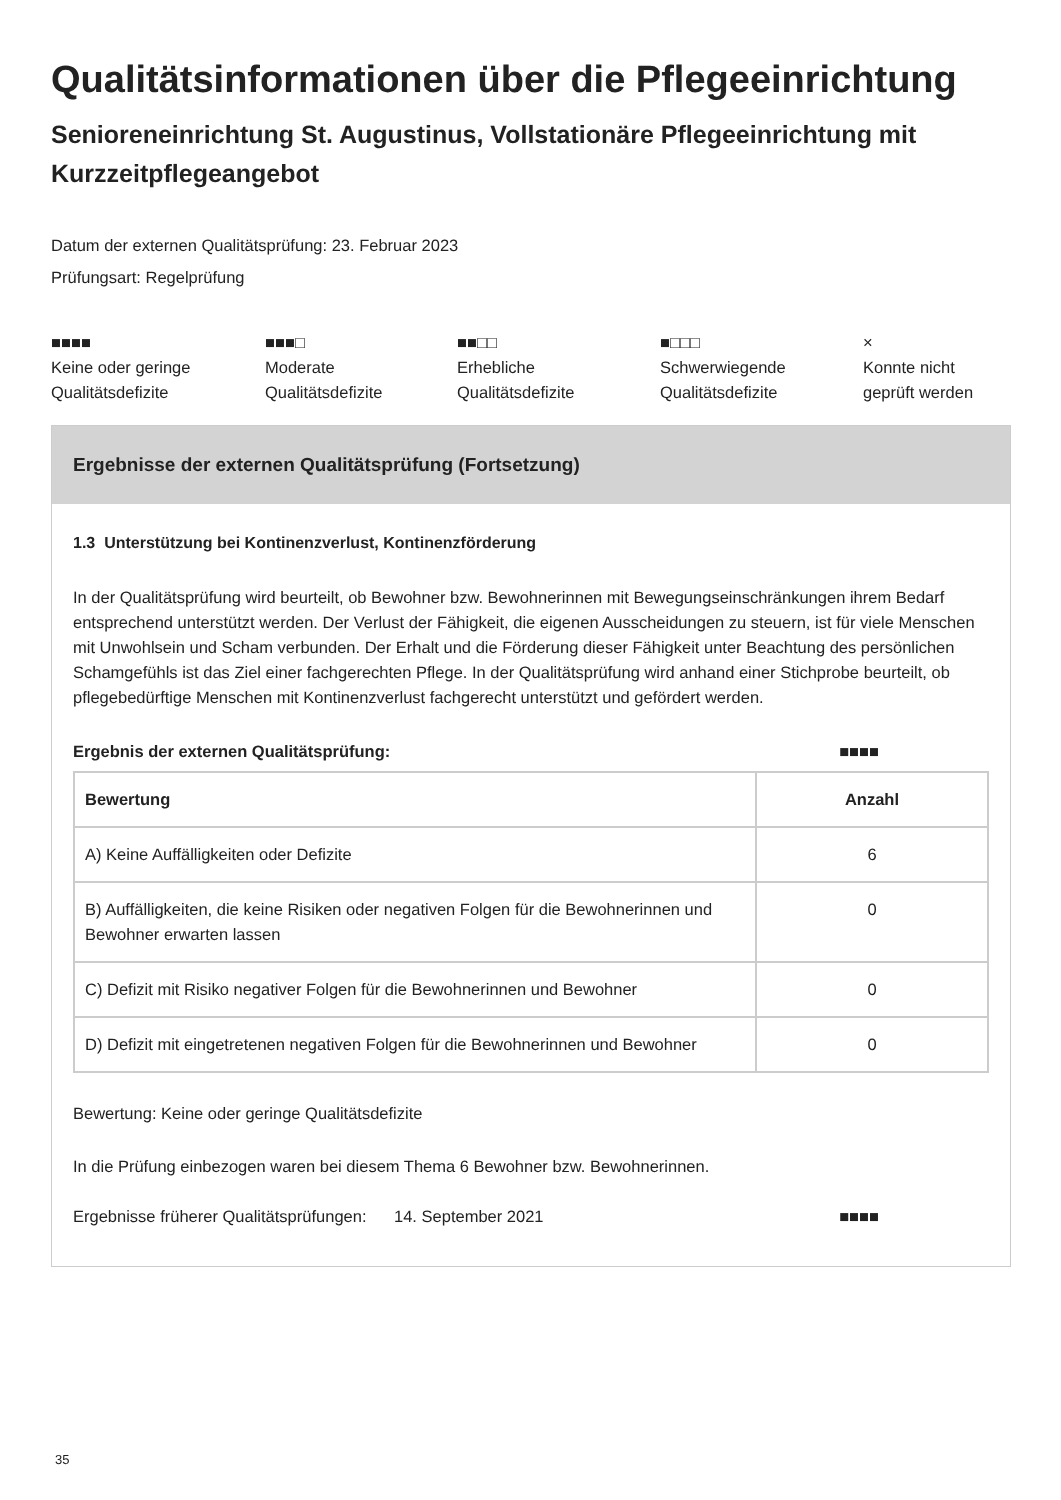Qualitätsinformationen über die Pflegeeinrichtung
Senioreneinrichtung St. Augustinus, Vollstationäre Pflegeeinrichtung mit Kurzzeitpflegeangebot
Datum der externen Qualitätsprüfung: 23. Februar 2023
Prüfungsart: Regelprüfung
■■■■
Keine oder geringe
Qualitätsdefizite
■■■□
Moderate
Qualitätsdefizite
■■□□
Erhebliche
Qualitätsdefizite
■□□□
Schwerwiegende
Qualitätsdefizite
×
Konnte nicht
geprüft werden
Ergebnisse der externen Qualitätsprüfung (Fortsetzung)
1.3 Unterstützung bei Kontinenzverlust, Kontinenzförderung
In der Qualitätsprüfung wird beurteilt, ob Bewohner bzw. Bewohnerinnen mit Bewegungseinschränkungen ihrem Bedarf entsprechend unterstützt werden. Der Verlust der Fähigkeit, die eigenen Ausscheidungen zu steuern, ist für viele Menschen mit Unwohlsein und Scham verbunden. Der Erhalt und die Förderung dieser Fähigkeit unter Beachtung des persönlichen Schamgefühls ist das Ziel einer fachgerechten Pflege. In der Qualitätsprüfung wird anhand einer Stichprobe beurteilt, ob pflegebedürftige Menschen mit Kontinenzverlust fachgerecht unterstützt und gefördert werden.
Ergebnis der externen Qualitätsprüfung: ■■■■
| Bewertung | Anzahl |
| --- | --- |
| A) Keine Auffälligkeiten oder Defizite | 6 |
| B) Auffälligkeiten, die keine Risiken oder negativen Folgen für die Bewohnerinnen und Bewohner erwarten lassen | 0 |
| C) Defizit mit Risiko negativer Folgen für die Bewohnerinnen und Bewohner | 0 |
| D) Defizit mit eingetretenen negativen Folgen für die Bewohnerinnen und Bewohner | 0 |
Bewertung: Keine oder geringe Qualitätsdefizite
In die Prüfung einbezogen waren bei diesem Thema 6 Bewohner bzw. Bewohnerinnen.
Ergebnisse früherer Qualitätsprüfungen: 14. September 2021 ■■■■
35